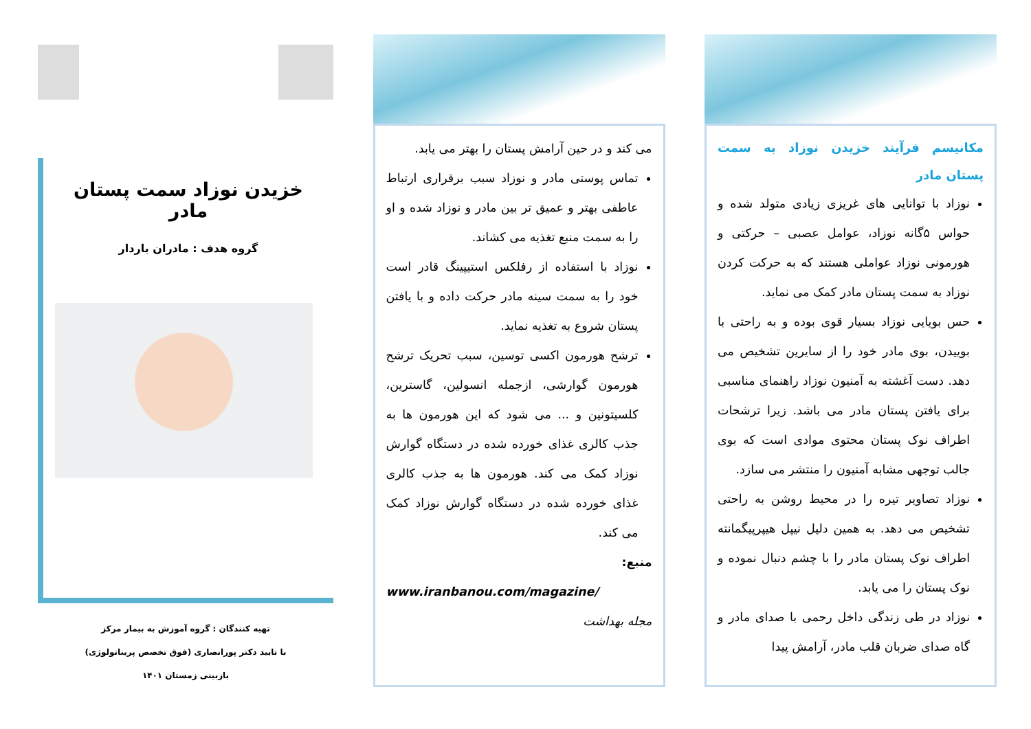مکانیسم فرآیند خزیدن نوزاد به سمت پستان مادر
نوزاد با توانایی های غریزی زیادی متولد شده و حواس ۵گانه نوزاد، عوامل عصبی – حرکتی و هورمونی نوزاد عواملی هستند که به حرکت کردن نوزاد به سمت پستان مادر کمک می نماید.
حس بویایی نوزاد بسیار قوی بوده و به راحتی با بوییدن، بوی مادر خود را از سایرین تشخیص می دهد. دست آغشته به آمنیون نوزاد راهنمای مناسبی برای یافتن پستان مادر می باشد. زیرا ترشحات اطراف نوک پستان محتوی موادی است که بوی جالب توجهی مشابه آمنیون را منتشر می سازد.
نوزاد تصاویر تیره را در محیط روشن به راحتی تشخیص می دهد. به همین دلیل نیپل هیپرپیگمانته اطراف نوک پستان مادر را با چشم دنبال نموده و نوک پستان را می یابد.
نوزاد در طی زندگی داخل رحمی با صدای مادر و گاه صدای ضربان قلب مادر، آرامش پیدا
می کند و در حین آرامش پستان را بهتر می یابد.
تماس پوستی مادر و نوزاد سبب برقراری ارتباط عاطفی بهتر و عمیق تر بین مادر و نوزاد شده و او را به سمت منبع تغذیه می کشاند.
نوزاد با استفاده از رفلکس استیپینگ قادر است خود را به سمت سینه مادر حرکت داده و با یافتن پستان شروع به تغذیه نماید.
ترشح هورمون اکسی توسین، سبب تحریک ترشح هورمون گوارشی، ازجمله انسولین، گاسترین، کلسیتونین و ... می شود که این هورمون ها به جذب کالری غذای خورده شده در دستگاه گوارش نوزاد کمک می کند. هورمون ها به جذب کالری غذای خورده شده در دستگاه گوارش نوزاد کمک می کند.
منبع:
www.iranbanou.com/magazine/
مجله بهداشت
خزیدن نوزاد سمت پستان مادر
گروه هدف : مادران باردار
تهیه کنندگان : گروه آموزش به بیمار مرکز
با تایید دکتر پورانصاری (فوق تخصص پریناتولوژی)
بازبینی زمستان ۱۴۰۱